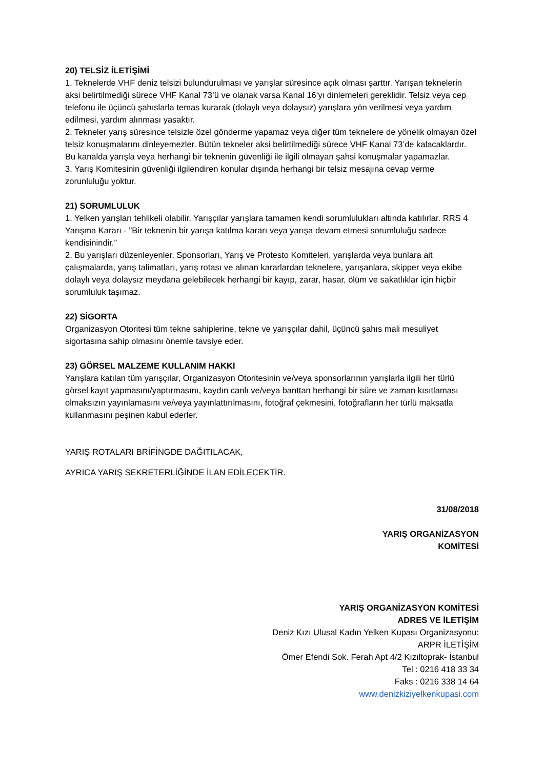20) TELSİZ İLETİŞİMİ
1. Teknelerde VHF deniz telsizi bulundurulması ve yarışlar süresince açık olması şarttır. Yarışan teknelerin aksi belirtilmediği sürece VHF Kanal 73’ü ve olanak varsa Kanal 16’yı dinlemeleri gereklidir. Telsiz veya cep telefonu ile üçüncü şahıslarla temas kurarak (dolaylı veya dolaysız) yarışlara yön verilmesi veya yardım edilmesi, yardım alınması yasaktır.
2. Tekneler yarış süresince telsizle özel gönderme yapamaz veya diğer tüm teknelere de yönelik olmayan özel telsiz konuşmalarını dinleyemezler. Bütün tekneler aksi belirtilmediği sürece VHF Kanal 73’de kalacaklardır. Bu kanalda yarışla veya herhangi bir teknenin güvenliği ile ilgili olmayan şahsi konuşmalar yapamazlar.
3. Yarış Komitesinin güvenliği ilgilendiren konular dışında herhangi bir telsiz mesajına cevap verme zorunluluğu yoktur.
21) SORUMLULUK
1. Yelken yarışları tehlikeli olabilir. Yarışçılar yarışlara tamamen kendi sorumlulukları altında katılırlar. RRS 4 Yarışma Kararı - "Bir teknenin bir yarışa katılma kararı veya yarışa devam etmesi sorumluluğu sadece kendisinindir.”
2. Bu yarışları düzenleyenler, Sponsorları, Yarış ve Protesto Komiteleri, yarışlarda veya bunlara ait çalışmalarda, yarış talimatları, yarış rotası ve alınan kararlardan teknelere, yarışanlara, skipper veya ekibe dolaylı veya dolaysız meydana gelebilecek herhangi bir kayıp, zarar, hasar, ölüm ve sakatlıklar için hiçbir sorumluluk taşımaz.
22) SİGORTA
Organizasyon Otoritesi tüm tekne sahiplerine, tekne ve yarışçılar dahil, üçüncü şahıs mali mesuliyet sigortasına sahip olmasını önemle tavsiye eder.
23) GÖRSEL MALZEME KULLANIM HAKKI
Yarışlara katılan tüm yarışçılar, Organizasyon Otoritesinin ve/veya sponsorlarının yarışlarla ilgili her türlü görsel kayıt yapmasını/yaptırmasını, kaydın canlı ve/veya banttan herhangi bir süre ve zaman kısıtlaması olmaksızın yayınlamasını ve/veya yayınlattırılmasını, fotoğraf çekmesini, fotoğrafların her türlü maksatla kullanmasını peşinen kabul ederler.
YARIŞ ROTALARI BRİFİNGDE DAĞITILACAK,
AYRICA YARIŞ SEKRETERLİĞİNDE İLAN EDİLECEKTİR.
31/08/2018
YARIŞ ORGANİZASYON
KOMİTESİ
YARIŞ ORGANİZASYON KOMİTESİ
ADRES VE İLETİŞİM
Deniz Kızı Ulusal Kadın Yelken Kupası Organizasyonu:
ARPR İLETİŞİM
Ömer Efendi Sok. Ferah Apt 4/2 Kızıltoprak- İstanbul
Tel : 0216 418 33 34
Faks : 0216 338 14 64
www.denizkiziyelkenkupasi.com